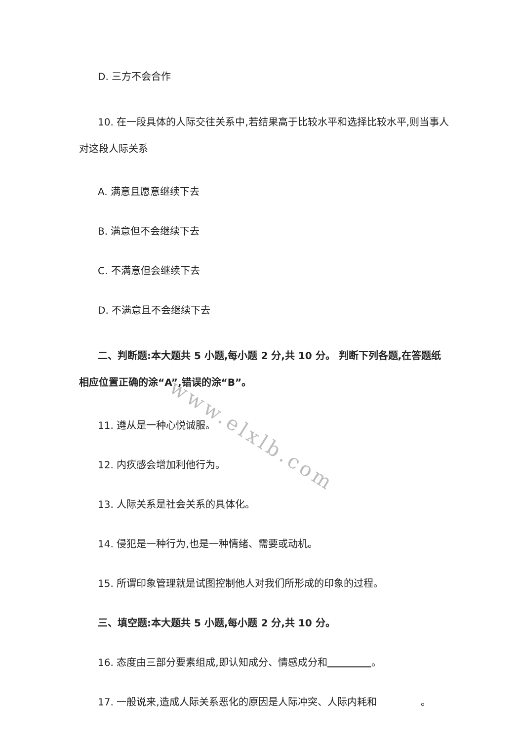D. 三方不会合作
10. 在一段具体的人际交往关系中,若结果高于比较水平和选择比较水平,则当事人对这段人际关系
A. 满意且愿意继续下去
B. 满意但不会继续下去
C. 不满意但会继续下去
D. 不满意且不会继续下去
二、判断题:本大题共 5 小题,每小题 2 分,共 10 分。 判断下列各题,在答题纸相应位置正确的涂“A”,错误的涂“B”。
11. 遵从是一种心悦诚服。
12. 内疚感会增加利他行为。
13. 人际关系是社会关系的具体化。
14. 侵犯是一种行为,也是一种情绪、需要或动机。
15. 所谓印象管理就是试图控制他人对我们所形成的印象的过程。
三、填空题:本大题共 5 小题,每小题 2 分,共 10 分。
16. 态度由三部分要素组成,即认知成分、情感成分和 。
17. 一般说来,造成人际关系恶化的原因是人际冲突、人际内耗和 。
www.elxlb.com